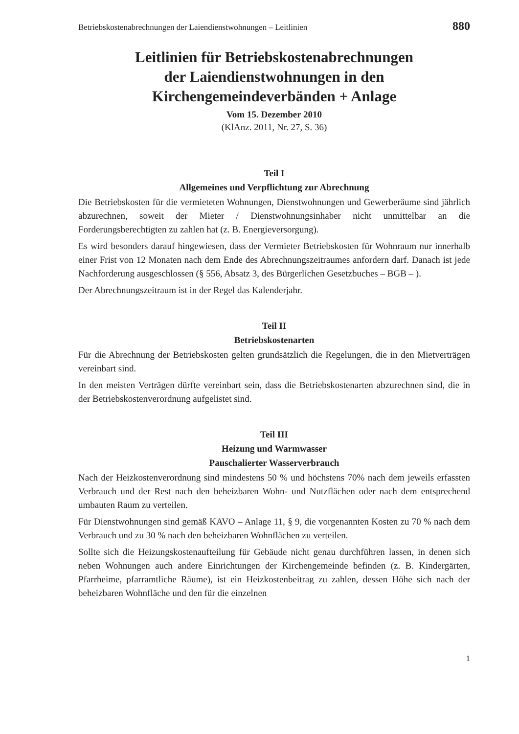Betriebskostenabrechnungen der Laiendienstwohnungen – Leitlinien 880
Leitlinien für Betriebskostenabrechnungen
der Laiendienstwohnungen in den
Kirchengemeindeverbänden + Anlage
Vom 15. Dezember 2010
(KlAnz. 2011, Nr. 27, S. 36)
Teil I
Allgemeines und Verpflichtung zur Abrechnung
Die Betriebskosten für die vermieteten Wohnungen, Dienstwohnungen und Gewerberäume sind jährlich abzurechnen, soweit der Mieter / Dienstwohnungsinhaber nicht unmittelbar an die Forderungsberechtigten zu zahlen hat (z. B. Energieversorgung).
Es wird besonders darauf hingewiesen, dass der Vermieter Betriebskosten für Wohnraum nur innerhalb einer Frist von 12 Monaten nach dem Ende des Abrechnungszeitraumes anfordern darf. Danach ist jede Nachforderung ausgeschlossen (§ 556, Absatz 3, des Bürgerlichen Gesetzbuches – BGB – ).
Der Abrechnungszeitraum ist in der Regel das Kalenderjahr.
Teil II
Betriebskostenarten
Für die Abrechnung der Betriebskosten gelten grundsätzlich die Regelungen, die in den Mietverträgen vereinbart sind.
In den meisten Verträgen dürfte vereinbart sein, dass die Betriebskostenarten abzurechnen sind, die in der Betriebskostenverordnung aufgelistet sind.
Teil III
Heizung und Warmwasser
Pauschalierter Wasserverbrauch
Nach der Heizkostenverordnung sind mindestens 50 % und höchstens 70% nach dem jeweils erfassten Verbrauch und der Rest nach den beheizbaren Wohn- und Nutzflächen oder nach dem entsprechend umbauten Raum zu verteilen.
Für Dienstwohnungen sind gemäß KAVO – Anlage 11, § 9, die vorgenannten Kosten zu 70 % nach dem Verbrauch und zu 30 % nach den beheizbaren Wohnflächen zu verteilen.
Sollte sich die Heizungskostenaufteilung für Gebäude nicht genau durchführen lassen, in denen sich neben Wohnungen auch andere Einrichtungen der Kirchengemeinde befinden (z. B. Kindergärten, Pfarrheime, pfarramtliche Räume), ist ein Heizkostenbeitrag zu zahlen, dessen Höhe sich nach der beheizbaren Wohnfläche und den für die einzelnen
1